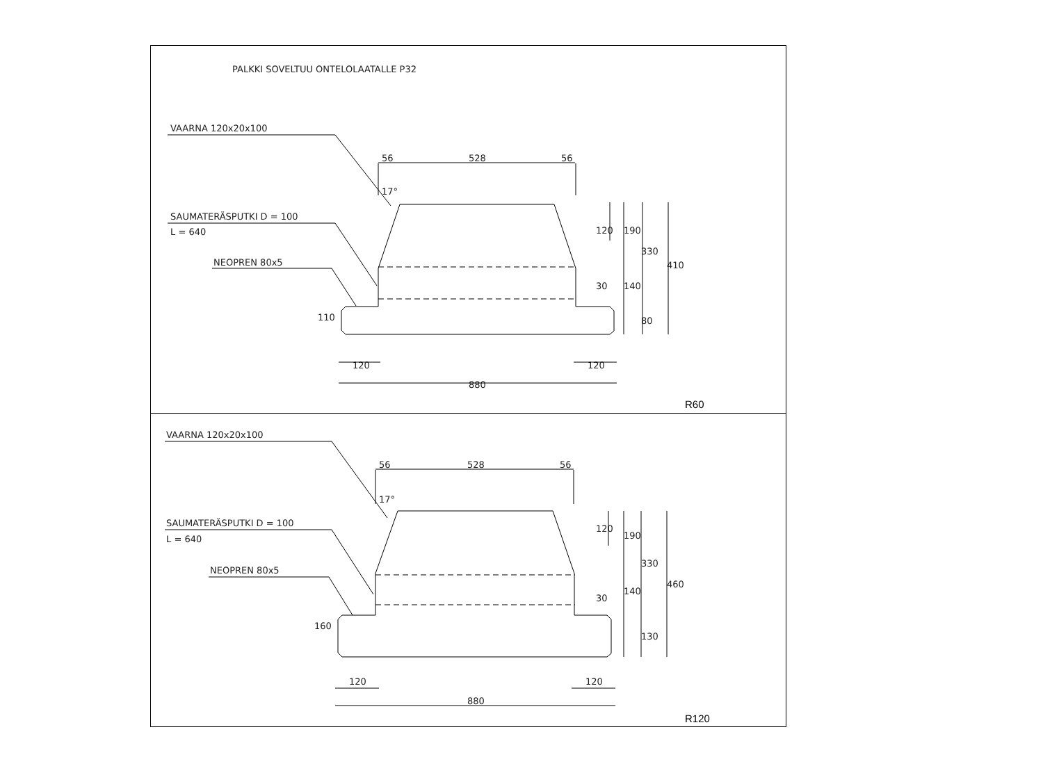PALKKI SOVELTUU ONTELOLAATALLE P32
VAARNA 120x20x100
SAUMATERÄSPUTKI D = 100
L = 640
NEOPREN 80x5
56
528
56
17°
120
120
880
120
190
330
410
140
30
80
110
R60
VAARNA 120x20x100
SAUMATERÄSPUTKI D = 100
L = 640
NEOPREN 80x5
56
528
56
17°
120
120
880
120
190
330
460
140
30
130
160
R120